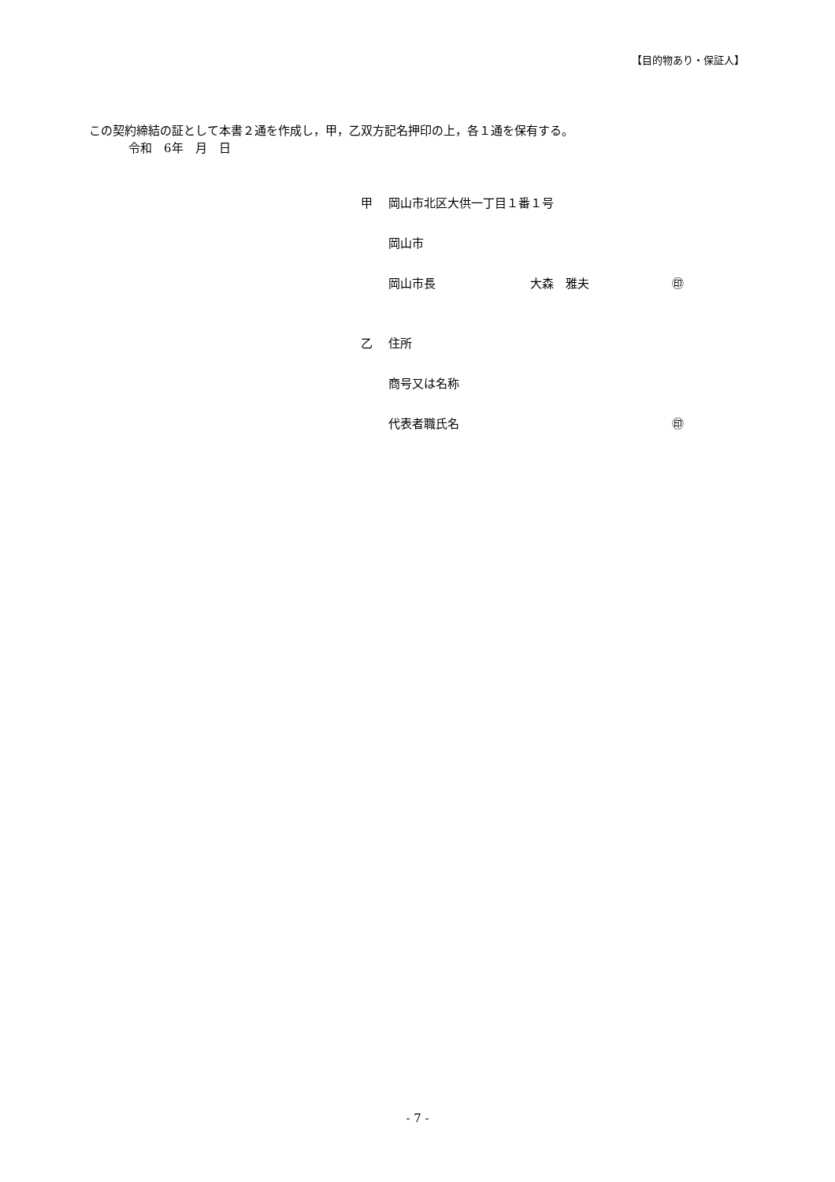【目的物あり・保証人】
この契約締結の証として本書２通を作成し，甲，乙双方記名押印の上，各１通を保有する。
令和　6年　月　日
甲 岡山市北区大供一丁目１番１号
岡山市
岡山市長 大森　雅夫 ㊞
乙 住所
商号又は名称
代表者職氏名 ㊞
- 7 -